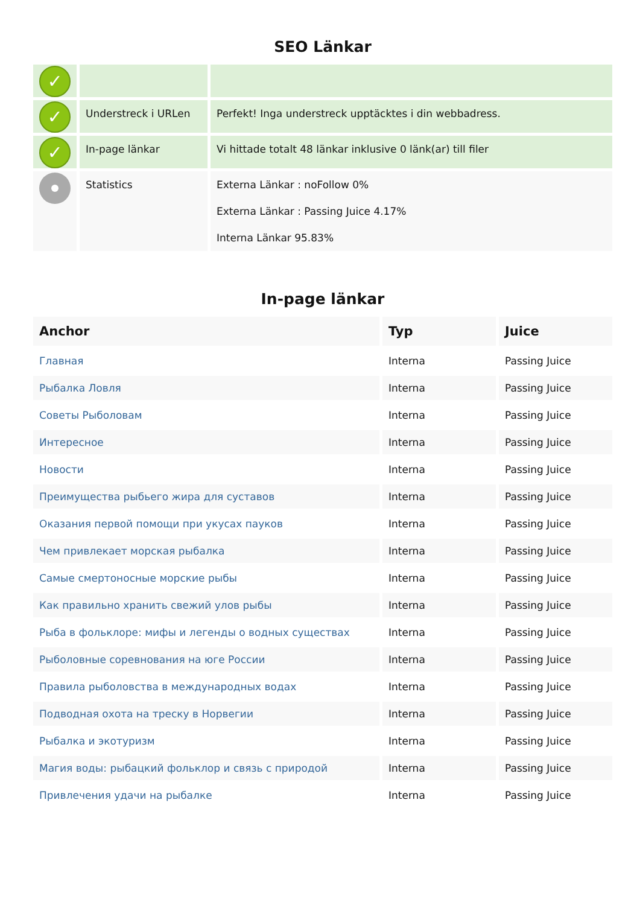SEO Länkar
| ✓ | | |
| ✓ | Understreck i URLen | Perfekt! Inga understreck upptäcktes i din webbadress. |
| ✓ | In-page länkar | Vi hittade totalt 48 länkar inklusive 0 länk(ar) till filer |
| | Statistics | Externa Länkar : noFollow 0% Externa Länkar : Passing Juice 4.17% Interna Länkar 95.83% |
In-page länkar
| Anchor | Typ | Juice |
| --- | --- | --- |
| Главная | Interna | Passing Juice |
| Рыбалка Ловля | Interna | Passing Juice |
| Советы Рыболовам | Interna | Passing Juice |
| Интересное | Interna | Passing Juice |
| Новости | Interna | Passing Juice |
| Преимущества рыбьего жира для суставов | Interna | Passing Juice |
| Оказания первой помощи при укусах пауков | Interna | Passing Juice |
| Чем привлекает морская рыбалка | Interna | Passing Juice |
| Самые смертоносные морские рыбы | Interna | Passing Juice |
| Как правильно хранить свежий улов рыбы | Interna | Passing Juice |
| Рыба в фольклоре: мифы и легенды о водных существах | Interna | Passing Juice |
| Рыболовные соревнования на юге России | Interna | Passing Juice |
| Правила рыболовства в международных водах | Interna | Passing Juice |
| Подводная охота на треску в Норвегии | Interna | Passing Juice |
| Рыбалка и экотуризм | Interna | Passing Juice |
| Магия воды: рыбацкий фольклор и связь с природой | Interna | Passing Juice |
| Привлечения удачи на рыбалке | Interna | Passing Juice |